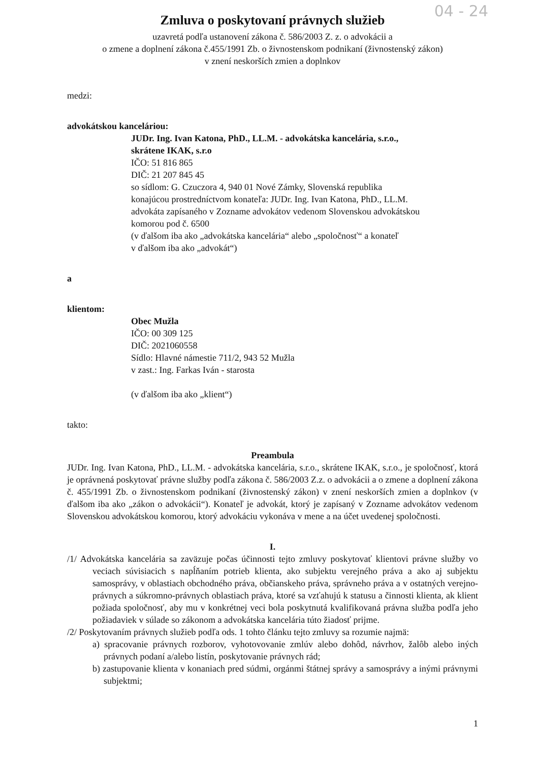04 - 24
Zmluva o poskytovaní právnych služieb
uzavretá podľa ustanovení zákona č. 586/2003 Z. z. o advokácii a
o zmene a doplnení zákona č.455/1991 Zb. o živnostenskom podnikaní (živnostenský zákon)
v znení neskorších zmien a doplnkov
medzi:
advokátskou kanceláriou:
JUDr. Ing. Ivan Katona, PhD., LL.M. - advokátska kancelária, s.r.o.,
skrátene IKAK, s.r.o
IČO: 51 816 865
DIČ: 21 207 845 45
so sídlom: G. Czuczora 4, 940 01 Nové Zámky, Slovenská republika
konajúcou prostredníctvom konateľa: JUDr. Ing. Ivan Katona, PhD., LL.M.
advokáta zapísaného v Zozname advokátov vedenom Slovenskou advokátskou
komorou pod č. 6500
(v ďalšom iba ako „advokátska kancelária“ alebo „spoločnosť“ a konateľ
v ďalšom iba ako „advokát“)
a
klientom:
Obec Mužla
IČO: 00 309 125
DIČ: 2021060558
Sídlo: Hlavné námestie 711/2, 943 52 Mužla
v zast.: Ing. Farkas Iván - starosta
(v ďalšom iba ako „klient“)
takto:
Preambula
JUDr. Ing. Ivan Katona, PhD., LL.M. - advokátska kancelária, s.r.o., skrátene IKAK, s.r.o., je spoločnosť, ktorá je oprávnená poskytovať právne služby podľa zákona č. 586/2003 Z.z. o advokácii a o zmene a doplnení zákona č. 455/1991 Zb. o živnostenskom podnikaní (živnostenský zákon) v znení neskorších zmien a doplnkov (v ďalšom iba ako „zákon o advokácii“). Konateľ je advokát, ktorý je zapísaný v Zozname advokátov vedenom Slovenskou advokátskou komorou, ktorý advokáciu vykonáva v mene a na účet uvedenej spoločnosti.
I.
/1/ Advokátska kancelária sa zaväzuje počas účinnosti tejto zmluvy poskytovať klientovi právne služby vo veciach súvisiacich s napĺňaním potrieb klienta, ako subjektu verejného práva a ako aj subjektu samosprávy, v oblastiach obchodného práva, občianskeho práva, správneho práva a v ostatných verejno-právnych a súkromno-právnych oblastiach práva, ktoré sa vzťahujú k statusu a činnosti klienta, ak klient požiada spoločnosť, aby mu v konkrétnej veci bola poskytnutá kvalifikovaná právna služba podľa jeho požiadaviek v súlade so zákonom a advokátska kancelária túto žiadosť prijme.
/2/ Poskytovaním právnych služieb podľa ods. 1 tohto článku tejto zmluvy sa rozumie najmä:
a) spracovanie právnych rozborov, vyhotovovanie zmlúv alebo dohôd, návrhov, žalôb alebo iných právnych podaní a/alebo listín, poskytovanie právnych rád;
b) zastupovanie klienta v konaniach pred súdmi, orgánmi štátnej správy a samosprávy a inými právnymi subjektmi;
1